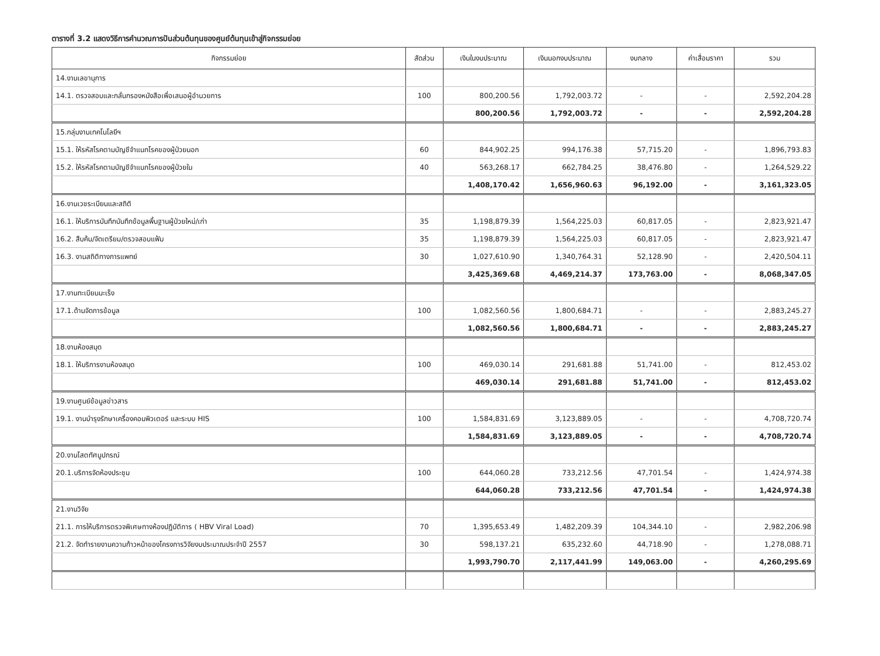ตารางที่ 3.2 แสดงวิธีการคำนวณการปันส่วนต้นทุนของศูนย์ต้นทุนเข้าสู่กิจกรรมย่อย
| กิจกรรมย่อย | สัดส่วน | เงินในงบประมาณ | เงินนอกงบประมาณ | งบกลาง | ค่าเสื่อมราคา | รวม |
| --- | --- | --- | --- | --- | --- | --- |
| 14.งานเลขานุการ | | | | | | |
| 14.1. ตรวจสอบและกลั่นกรองหนังสือเพื่อเสนอผู้อำนวยการ | 100 | 800,200.56 | 1,792,003.72 | - | - | 2,592,204.28 |
| | | 800,200.56 | 1,792,003.72 | - | - | 2,592,204.28 |
| 15.กลุ่มงานเทคโนโลยีฯ | | | | | | |
| 15.1. ให้รหัสโรคตามบัญชีจำแนกโรคของผู้ป่วยนอก | 60 | 844,902.25 | 994,176.38 | 57,715.20 | - | 1,896,793.83 |
| 15.2. ให้รหัสโรคตามบัญชีจำแนกโรคของผู้ป่วยใน | 40 | 563,268.17 | 662,784.25 | 38,476.80 | - | 1,264,529.22 |
| | | 1,408,170.42 | 1,656,960.63 | 96,192.00 | - | 3,161,323.05 |
| 16.งานเวชระเบียนและสถิติ | | | | | | |
| 16.1. ให้บริการบันทึกบันทึกข้อมูลพื้นฐานผู้ป่วยใหม่/เก่า | 35 | 1,198,879.39 | 1,564,225.03 | 60,817.05 | - | 2,823,921.47 |
| 16.2. สืบค้น/จัดเตรียม/ตรวจสอบแฟ้ม | 35 | 1,198,879.39 | 1,564,225.03 | 60,817.05 | - | 2,823,921.47 |
| 16.3. งานสถิติทางการแพทย์ | 30 | 1,027,610.90 | 1,340,764.31 | 52,128.90 | - | 2,420,504.11 |
| | | 3,425,369.68 | 4,469,214.37 | 173,763.00 | - | 8,068,347.05 |
| 17.งานทะเบียนมะเร็ง | | | | | | |
| 17.1.ด้านจัดการข้อมูล | 100 | 1,082,560.56 | 1,800,684.71 | - | - | 2,883,245.27 |
| | | 1,082,560.56 | 1,800,684.71 | - | - | 2,883,245.27 |
| 18.งานห้องสมุด | | | | | | |
| 18.1. ให้บริการงานห้องสมุด | 100 | 469,030.14 | 291,681.88 | 51,741.00 | - | 812,453.02 |
| | | 469,030.14 | 291,681.88 | 51,741.00 | - | 812,453.02 |
| 19.งานศูนย์ข้อมูลข่าวสาร | | | | | | |
| 19.1. งานบำรุงรักษาเครื่องคอมพิวเตอร์ และระบบ HIS | 100 | 1,584,831.69 | 3,123,889.05 | - | - | 4,708,720.74 |
| | | 1,584,831.69 | 3,123,889.05 | - | - | 4,708,720.74 |
| 20.งานโสตทัศนูปกรณ์ | | | | | | |
| 20.1.บริการจัดห้องประชุม | 100 | 644,060.28 | 733,212.56 | 47,701.54 | - | 1,424,974.38 |
| | | 644,060.28 | 733,212.56 | 47,701.54 | - | 1,424,974.38 |
| 21.งานวิจัย | | | | | | |
| 21.1. การให้บริการตรวจพิเศษทางห้องปฏิบัติการ ( HBV Viral Load) | 70 | 1,395,653.49 | 1,482,209.39 | 104,344.10 | - | 2,982,206.98 |
| 21.2. จัดทำรายงานความก้าวหน้าของโครงการวิจัยงบประมาณประจำปี 2557 | 30 | 598,137.21 | 635,232.60 | 44,718.90 | - | 1,278,088.71 |
| | | 1,993,790.70 | 2,117,441.99 | 149,063.00 | - | 4,260,295.69 |